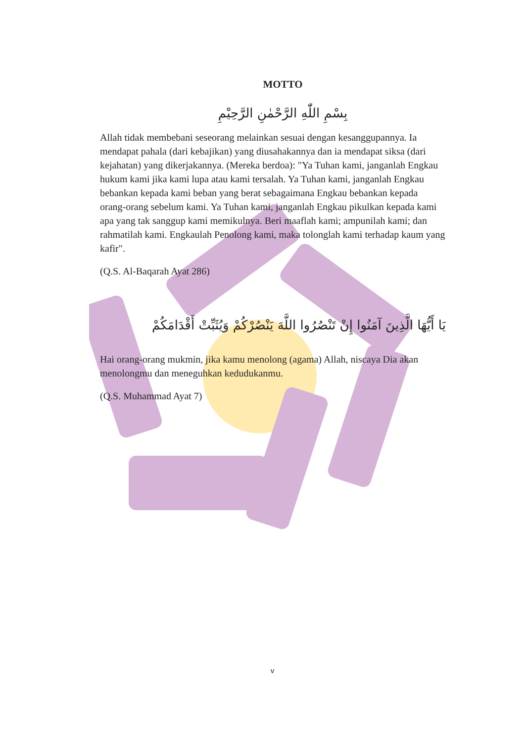MOTTO
بِسْمِ اللّٰهِ الرَّحْمٰنِ الرَّحِيْمِ
Allah tidak membebani seseorang melainkan sesuai dengan kesanggupannya. Ia mendapat pahala (dari kebajikan) yang diusahakannya dan ia mendapat siksa (dari kejahatan) yang dikerjakannya. (Mereka berdoa): "Ya Tuhan kami, janganlah Engkau hukum kami jika kami lupa atau kami tersalah. Ya Tuhan kami, janganlah Engkau bebankan kepada kami beban yang berat sebagaimana Engkau bebankan kepada orang-orang sebelum kami. Ya Tuhan kami, janganlah Engkau pikulkan kepada kami apa yang tak sanggup kami memikulnya. Beri maaflah kami; ampunilah kami; dan rahmatilah kami. Engkaulah Penolong kami, maka tolonglah kami terhadap kaum yang kafir".
(Q.S. Al-Baqarah Ayat 286)
يَا أَيُّهَا الَّذِينَ آمَنُوا إِنْ تَنْصُرُوا اللَّهَ يَنْصُرْكُمْ وَيُثَبِّتْ أَقْدَامَكُمْ
Hai orang-orang mukmin, jika kamu menolong (agama) Allah, niscaya Dia akan menolongmu dan meneguhkan kedudukanmu.
(Q.S. Muhammad Ayat 7)
v